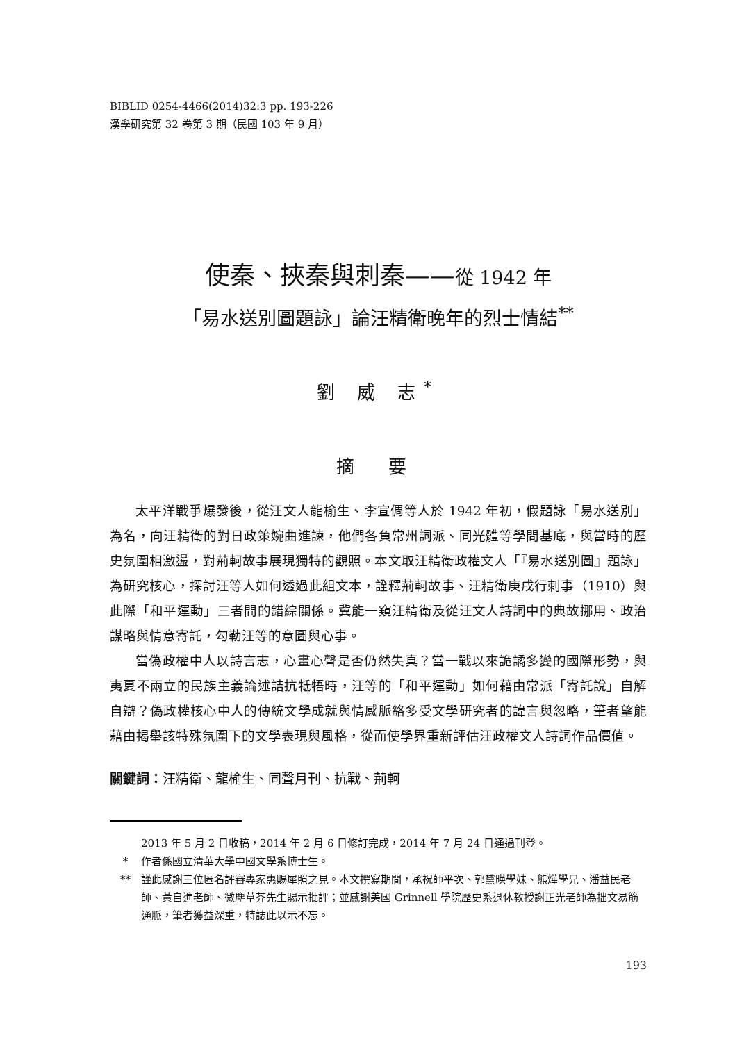BIBLID 0254-4466(2014)32:3 pp. 193-226
漢學研究第 32 卷第 3 期（民國 103 年 9 月）
使秦、挾秦與刺秦——從 1942 年
「易水送別圖題詠」論汪精衛晚年的烈士情結<sup>**</sup>
劉 威 志<sup>*</sup>
摘 要
太平洋戰爭爆發後，從汪文人龍榆生、李宣倜等人於 1942 年初，假題詠「易水送別」為名，向汪精衛的對日政策婉曲進諫，他們各負常州詞派、同光體等學問基底，與當時的歷史氛圍相激盪，對荊軻故事展現獨特的觀照。本文取汪精衛政權文人「『易水送別圖』題詠」為研究核心，探討汪等人如何透過此組文本，詮釋荊軻故事、汪精衛庚戌行刺事（1910）與此際「和平運動」三者間的錯綜關係。冀能一窺汪精衛及從汪文人詩詞中的典故挪用、政治謀略與情意寄託，勾勒汪等的意圖與心事。
當偽政權中人以詩言志，心畫心聲是否仍然失真？當一戰以來詭譎多變的國際形勢，與夷夏不兩立的民族主義論述詰抗牴牾時，汪等的「和平運動」如何藉由常派「寄託說」自解自辯？偽政權核心中人的傳統文學成就與情感脈絡多受文學研究者的諱言與忽略，筆者望能藉由揭舉該特殊氛圍下的文學表現與風格，從而使學界重新評估汪政權文人詩詞作品價值。
關鍵詞：汪精衛、龍榆生、同聲月刊、抗戰、荊軻
2013 年 5 月 2 日收稿，2014 年 2 月 6 日修訂完成，2014 年 7 月 24 日通過刊登。
* 作者係國立清華大學中國文學系博士生。
** 謹此感謝三位匿名評審專家惠賜犀照之見。本文撰寫期間，承祝師平次、郭黛暎學妹、熊燁學兄、潘益民老師、黃自進老師、微塵草芥先生賜示批評；並感謝美國 Grinnell 學院歷史系退休教授謝正光老師為拙文易筋通脈，筆者獲益深重，特誌此以示不忘。
193